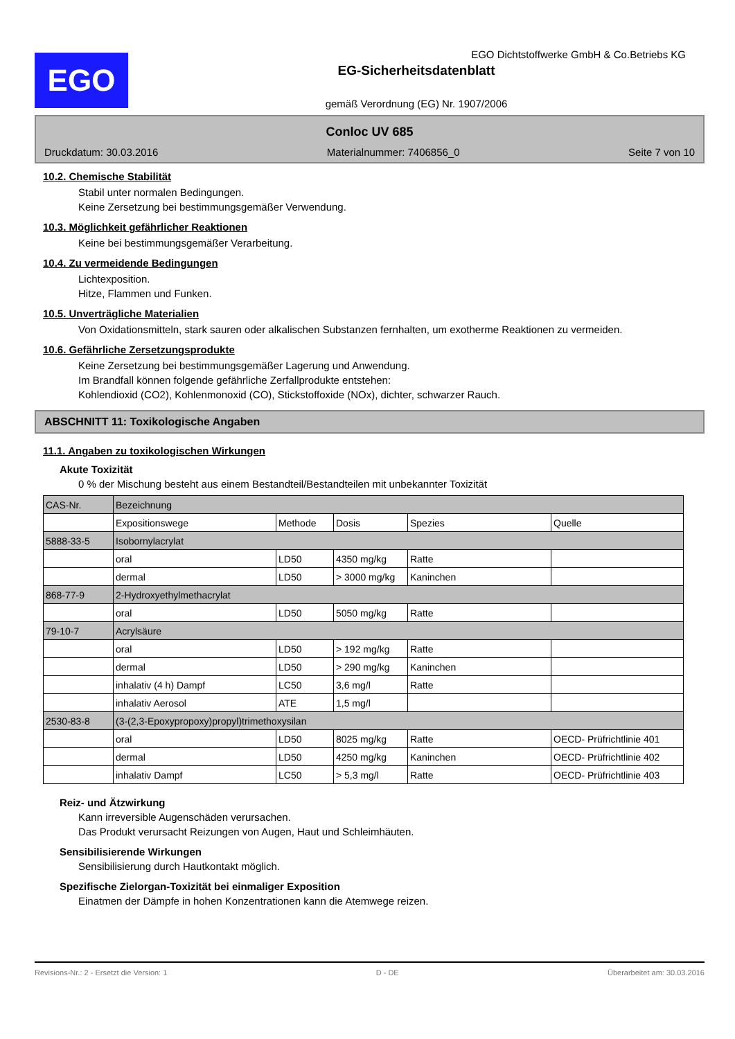EGO
EGO Dichtstoffwerke GmbH & Co.Betriebs KG
EG-Sicherheitsdatenblatt
gemäß Verordnung (EG) Nr. 1907/2006
Conloc UV 685
Druckdatum: 30.03.2016 Materialnummer: 7406856_0 Seite 7 von 10
10.2. Chemische Stabilität
Stabil unter normalen Bedingungen.
Keine Zersetzung bei bestimmungsgemäßer Verwendung.
10.3. Möglichkeit gefährlicher Reaktionen
Keine bei bestimmungsgemäßer Verarbeitung.
10.4. Zu vermeidende Bedingungen
Lichtexposition.
Hitze, Flammen und Funken.
10.5. Unverträgliche Materialien
Von Oxidationsmitteln, stark sauren oder alkalischen Substanzen fernhalten, um exotherme Reaktionen zu vermeiden.
10.6. Gefährliche Zersetzungsprodukte
Keine Zersetzung bei bestimmungsgemäßer Lagerung und Anwendung.
Im Brandfall können folgende gefährliche Zerfallprodukte entstehen:
Kohlendioxid (CO2), Kohlenmonoxid (CO), Stickstoffoxide (NOx), dichter, schwarzer Rauch.
ABSCHNITT 11: Toxikologische Angaben
11.1. Angaben zu toxikologischen Wirkungen
Akute Toxizität
0 % der Mischung besteht aus einem Bestandteil/Bestandteilen mit unbekannter Toxizität
| CAS-Nr. | Bezeichnung | | | | |
| | Expositionswege | Methode | Dosis | Spezies | Quelle |
| 5888-33-5 | Isobornylacrylat | | | | |
| | oral | LD50 | 4350 mg/kg | Ratte | |
| | dermal | LD50 | > 3000 mg/kg | Kaninchen | |
| 868-77-9 | 2-Hydroxyethylmethacrylat | | | | |
| | oral | LD50 | 5050 mg/kg | Ratte | |
| 79-10-7 | Acrylsäure | | | | |
| | oral | LD50 | > 192 mg/kg | Ratte | |
| | dermal | LD50 | > 290 mg/kg | Kaninchen | |
| | inhalativ (4 h) Dampf | LC50 | 3,6 mg/l | Ratte | |
| | inhalativ Aerosol | ATE | 1,5 mg/l | | |
| 2530-83-8 | (3-(2,3-Epoxypropoxy)propyl)trimethoxysilan | | | | |
| | oral | LD50 | 8025 mg/kg | Ratte | OECD- Prüfrichtlinie 401 |
| | dermal | LD50 | 4250 mg/kg | Kaninchen | OECD- Prüfrichtlinie 402 |
| | inhalativ Dampf | LC50 | > 5,3 mg/l | Ratte | OECD- Prüfrichtlinie 403 |
Reiz- und Ätzwirkung
Kann irreversible Augenschäden verursachen.
Das Produkt verursacht Reizungen von Augen, Haut und Schleimhäuten.
Sensibilisierende Wirkungen
Sensibilisierung durch Hautkontakt möglich.
Spezifische Zielorgan-Toxizität bei einmaliger Exposition
Einatmen der Dämpfe in hohen Konzentrationen kann die Atemwege reizen.
Revisions-Nr.: 2 - Ersetzt die Version: 1 D - DE Überarbeitet am: 30.03.2016